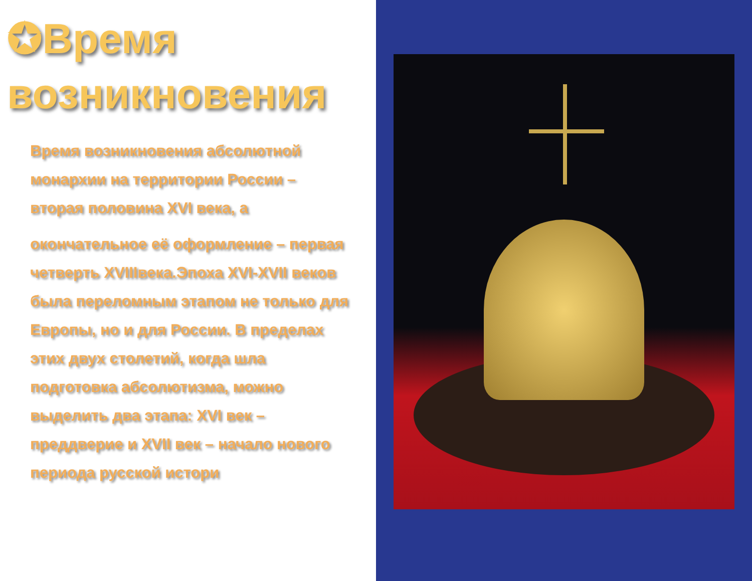✪Время возникновения
Время возникновения абсолютной монархии на территории России – вторая половина XVI века, а
окончательное её оформление – первая четверть XVIIIвека.Эпоха XVI-XVII веков была переломным этапом не только для Европы, но и для России. В пределах этих двух столетий, когда шла подготовка абсолютизма, можно выделить два этапа: XVI век – преддверие и XVII век – начало нового периода русской истори